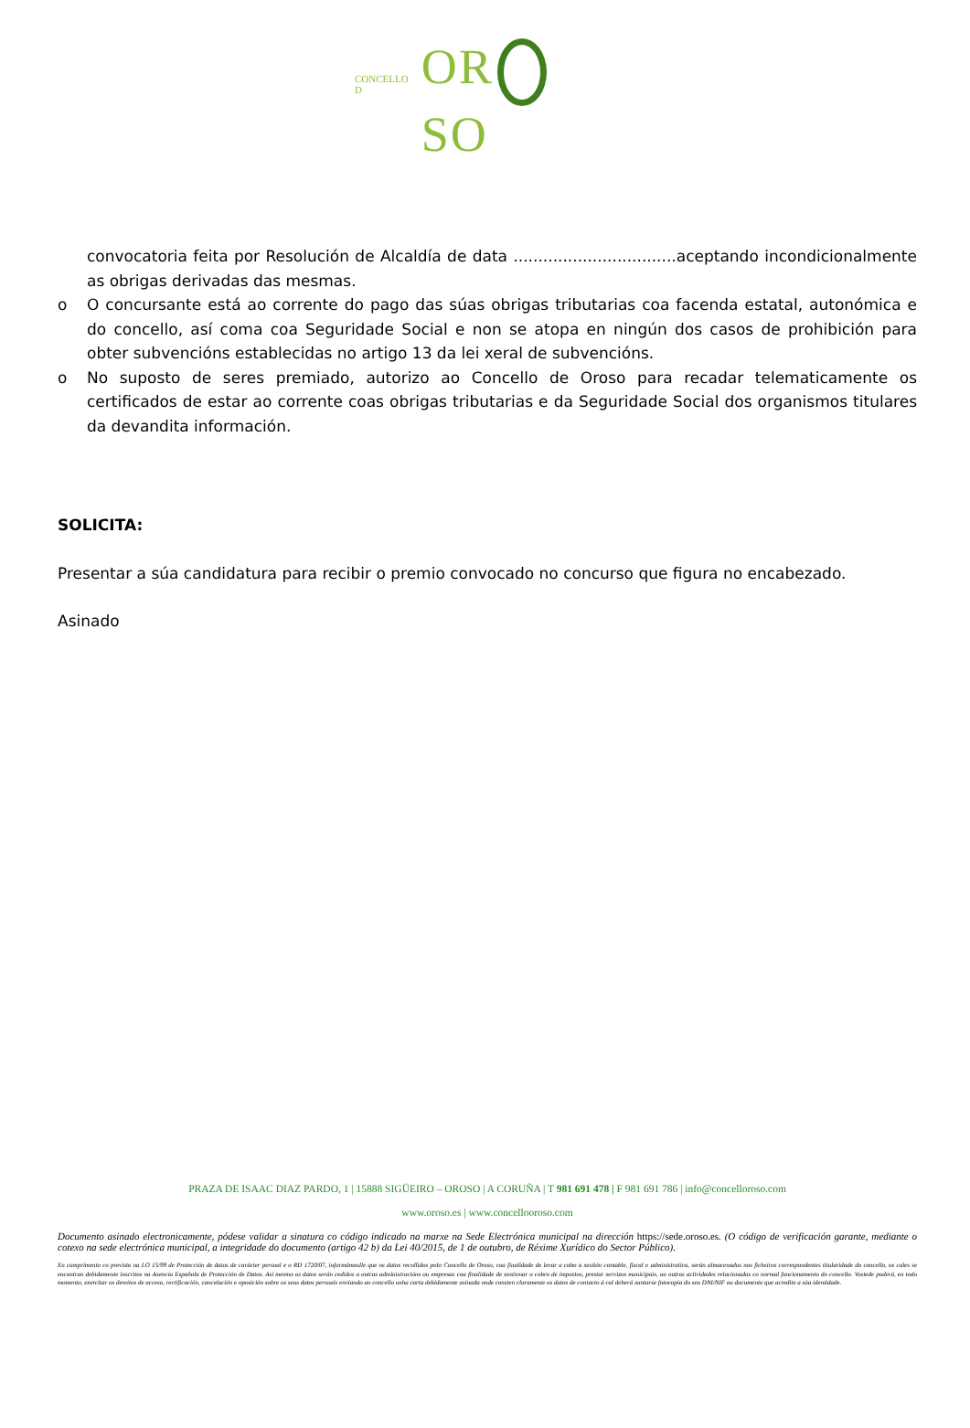CONCELLO D OR SO
convocatoria feita por Resolución de Alcaldía de data .................................aceptando incondicionalmente as obrigas derivadas das mesmas.
o O concursante está ao corrente do pago das súas obrigas tributarias coa facenda estatal, autonómica e do concello, así coma coa Seguridade Social e non se atopa en ningún dos casos de prohibición para obter subvencións establecidas no artigo 13 da lei xeral de subvencións.
o No suposto de seres premiado, autorizo ao Concello de Oroso para recadar telematicamente os certificados de estar ao corrente coas obrigas tributarias e da Seguridade Social dos organismos titulares da devandita información.
SOLICITA:
Presentar a súa candidatura para recibir o premio convocado no concurso que figura no encabezado.
Asinado
PRAZA DE ISAAC DIAZ PARDO, 1 | 15888 SIGÜEIRO – OROSO | A CORUÑA | T 981 691 478 | F 981 691 786 | info@concelloroso.com
www.oroso.es | www.concellooroso.com
Documento asinado electronicamente, pódese validar a sinatura co código indicado na marxe na Sede Electrónica municipal na dirección https://sede.oroso.es. (O código de verificación garante, mediante o cotexo na sede electrónica municipal, a integridade do documento (artigo 42 b) da Lei 40/2015, de 1 de outubro, de Réxime Xurídico do Sector Público).
En cumprimento co previsto na LO 15/99 de Protección de datos de carácter persoal e o RD 1720/07, informámoslle que os datos recollidos polo Concello de Oroso, coa finalidade de levar a cabo a xestión contable, fiscal e administrativa, serán almacenados nos ficheiros correspondentes titularidade do concello, os cales se encontran debidamente inscritos na Axencia Española de Protección de Datos. Así mesmo os datos serán cedidos a outras administracións ou empresas coa finalidade de xestionar o cobro de impostos, prestar servizos municipais, ou outras actividades relacionadas co normal funcionamento do concello. Vostede poderá, en todo momento, exercitar os dereitos de acceso, rectificación, cancelación e oposición sobre os seus datos persoais enviando ao concello unha carta debidamente asinada onde consten claramente os datos de contacto á cal deberá xuntarse fotocopia do seu DNI/NIF ou documento que acredite a súa identidade.